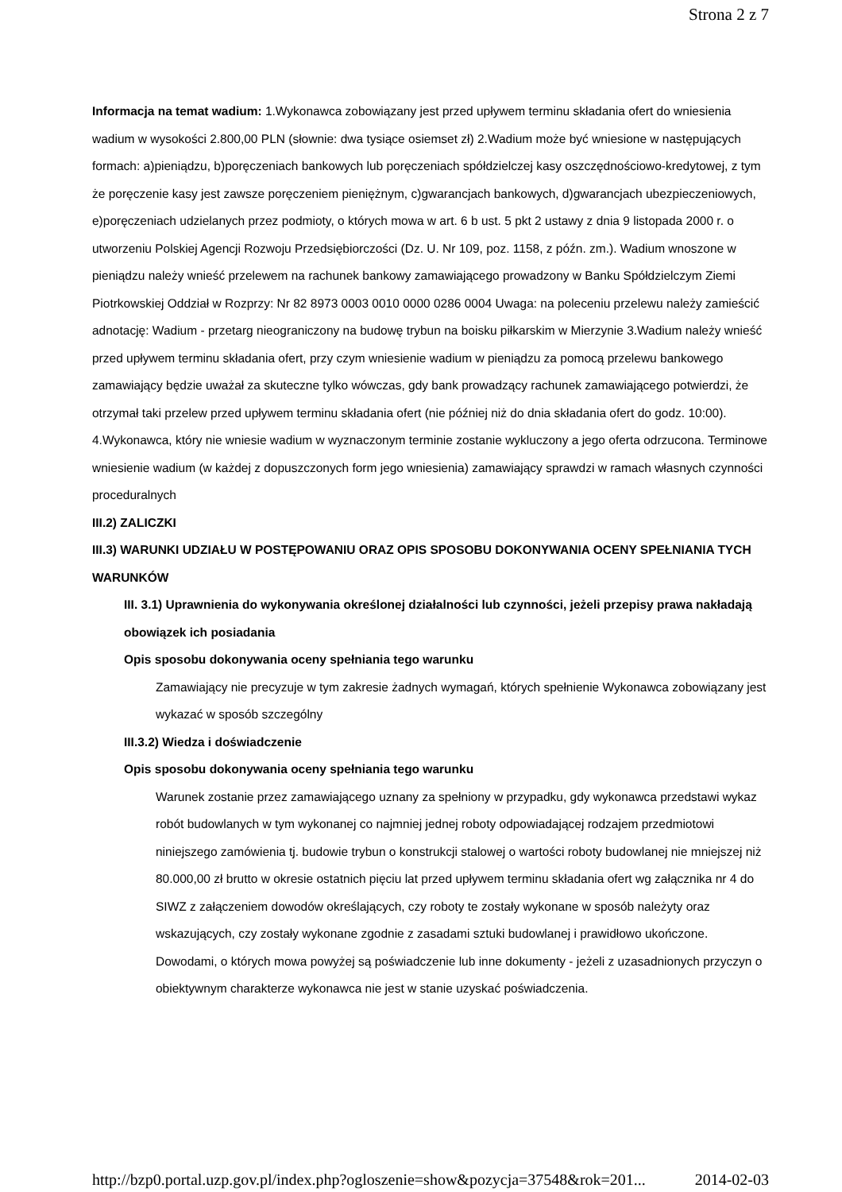Strona 2 z 7
Informacja na temat wadium: 1.Wykonawca zobowiązany jest przed upływem terminu składania ofert do wniesienia wadium w wysokości 2.800,00 PLN (słownie: dwa tysiące osiemset zł) 2.Wadium może być wniesione w następujących formach: a)pieniądzu, b)poręczeniach bankowych lub poręczeniach spółdzielczej kasy oszczędnościowo-kredytowej, z tym że poręczenie kasy jest zawsze poręczeniem pieniężnym, c)gwarancjach bankowych, d)gwarancjach ubezpieczeniowych, e)poręczeniach udzielanych przez podmioty, o których mowa w art. 6 b ust. 5 pkt 2 ustawy z dnia 9 listopada 2000 r. o utworzeniu Polskiej Agencji Rozwoju Przedsiębiorczości (Dz. U. Nr 109, poz. 1158, z późn. zm.). Wadium wnoszone w pieniądzu należy wnieść przelewem na rachunek bankowy zamawiającego prowadzony w Banku Spółdzielczym Ziemi Piotrkowskiej Oddział w Rozprzy: Nr 82 8973 0003 0010 0000 0286 0004 Uwaga: na poleceniu przelewu należy zamieścić adnotację: Wadium - przetarg nieograniczony na budowę trybun na boisku piłkarskim w Mierzynie 3.Wadium należy wnieść przed upływem terminu składania ofert, przy czym wniesienie wadium w pieniądzu za pomocą przelewu bankowego zamawiający będzie uważał za skuteczne tylko wówczas, gdy bank prowadzący rachunek zamawiającego potwierdzi, że otrzymał taki przelew przed upływem terminu składania ofert (nie później niż do dnia składania ofert do godz. 10:00). 4.Wykonawca, który nie wniesie wadium w wyznaczonym terminie zostanie wykluczony a jego oferta odrzucona. Terminowe wniesienie wadium (w każdej z dopuszczonych form jego wniesienia) zamawiający sprawdzi w ramach własnych czynności proceduralnych
III.2) ZALICZKI
III.3) WARUNKI UDZIAŁU W POSTĘPOWANIU ORAZ OPIS SPOSOBU DOKONYWANIA OCENY SPEŁNIANIA TYCH WARUNKÓW
III. 3.1) Uprawnienia do wykonywania określonej działalności lub czynności, jeżeli przepisy prawa nakładają obowiązek ich posiadania
Opis sposobu dokonywania oceny spełniania tego warunku
Zamawiający nie precyzuje w tym zakresie żadnych wymagań, których spełnienie Wykonawca zobowiązany jest wykazać w sposób szczególny
III.3.2) Wiedza i doświadczenie
Opis sposobu dokonywania oceny spełniania tego warunku
Warunek zostanie przez zamawiającego uznany za spełniony w przypadku, gdy wykonawca przedstawi wykaz robót budowlanych w tym wykonanej co najmniej jednej roboty odpowiadającej rodzajem przedmiotowi niniejszego zamówienia tj. budowie trybun o konstrukcji stalowej o wartości roboty budowlanej nie mniejszej niż 80.000,00 zł brutto w okresie ostatnich pięciu lat przed upływem terminu składania ofert wg załącznika nr 4 do SIWZ z załączeniem dowodów określających, czy roboty te zostały wykonane w sposób należyty oraz wskazujących, czy zostały wykonane zgodnie z zasadami sztuki budowlanej i prawidłowo ukończone. Dowodami, o których mowa powyżej są poświadczenie lub inne dokumenty - jeżeli z uzasadnionych przyczyn o obiektywnym charakterze wykonawca nie jest w stanie uzyskać poświadczenia.
http://bzp0.portal.uzp.gov.pl/index.php?ogloszenie=show&pozycja=37548&rok=201... 2014-02-03